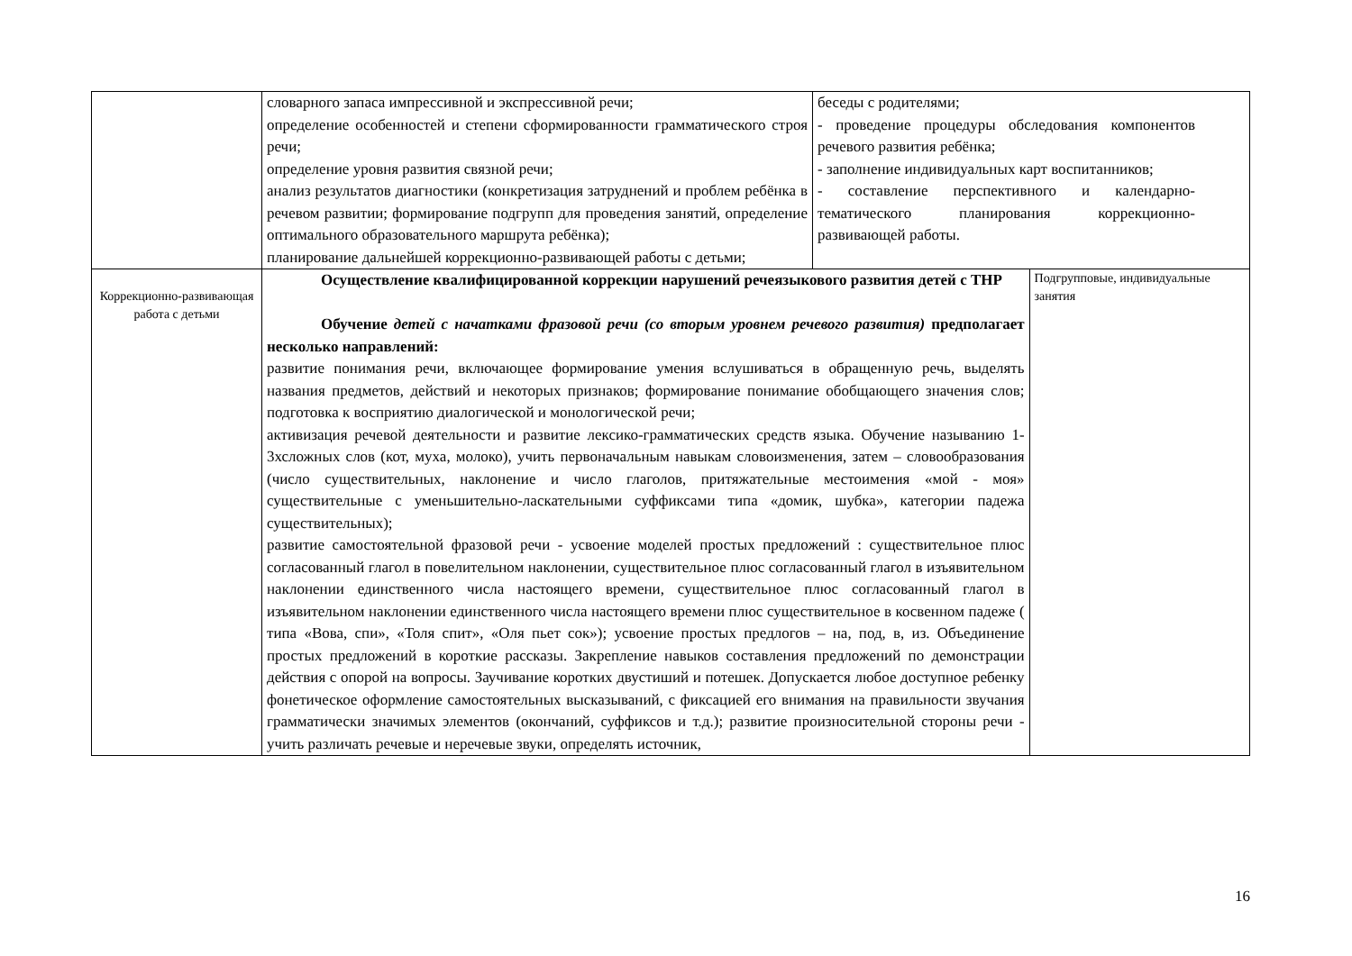| | словарного запаса импрессивной и экспрессивной речи; определение особенностей и степени сформированности грамматического строя речи; определение уровня развития связной речи; анализ результатов диагностики (конкретизация затруднений и проблем ребёнка в речевом развитии; формирование подгрупп для проведения занятий, определение оптимального образовательного маршрута ребёнка); планирование дальнейшей коррекционно-развивающей работы с детьми; | беседы с родителями; - проведение процедуры обследования компонентов речевого развития ребёнка; - заполнение индивидуальных карт воспитанников; - составление перспективного и календарно-тематического планирования коррекционно-развивающей работы. | |
| Коррекционно-развивающая работа с детьми | Осуществление квалифицированной коррекции нарушений речеязыкового развития детей с ТНР Обучение детей с начатками фразовой речи (со вторым уровнем речевого развития) предполагает несколько направлений: развитие понимания речи, включающее формирование умения вслушиваться в обращенную речь, выделять названия предметов, действий и некоторых признаков; формирование понимание обобщающего значения слов; подготовка к восприятию диалогической и монологической речи; активизация речевой деятельности и развитие лексико-грамматических средств языка. Обучение называнию 1-3хсложных слов (кот, муха, молоко), учить первоначальным навыкам словоизменения, затем – словообразования (число существительных, наклонение и число глаголов, притяжательные местоимения «мой - моя» существительные с уменьшительно-ласкательными суффиксами типа «домик, шубка», категории падежа существительных); развитие самостоятельной фразовой речи - усвоение моделей простых предложений : существительное плюс согласованный глагол в повелительном наклонении, существительное плюс согласованный глагол в изъявительном наклонении единственного числа настоящего времени, существительное плюс согласованный глагол в изъявительном наклонении единственного числа настоящего времени плюс существительное в косвенном падеже ( типа «Вова, спи», «Толя спит», «Оля пьет сок»); усвоение простых предлогов – на, под, в, из. Объединение простых предложений в короткие рассказы. Закрепление навыков составления предложений по демонстрации действия с опорой на вопросы. Заучивание коротких двустиший и потешек. Допускается любое доступное ребенку фонетическое оформление самостоятельных высказываний, с фиксацией его внимания на правильности звучания грамматически значимых элементов (окончаний, суффиксов и т.д.); развитие произносительной стороны речи - учить различать речевые и неречевые звуки, определять источник, | | Подгрупповые, индивидуальные занятия |
16